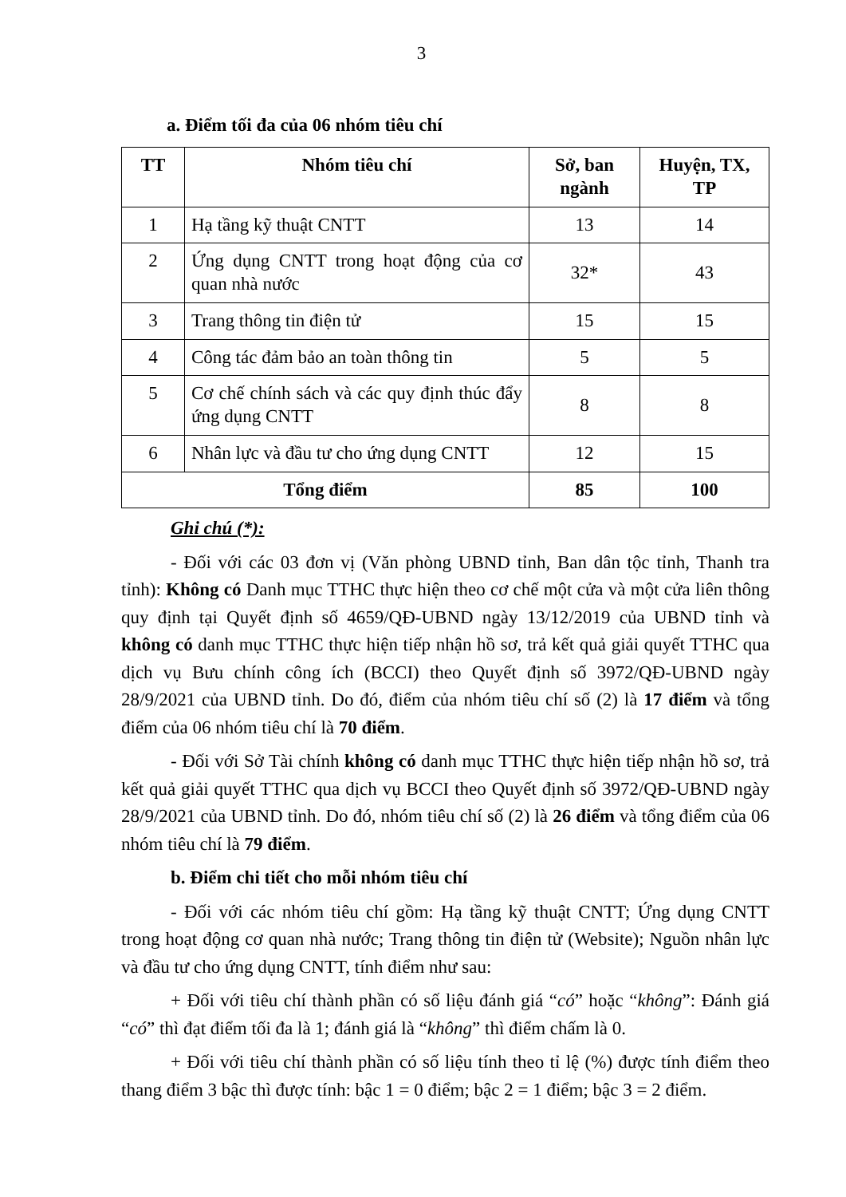3
a. Điểm tối đa của 06 nhóm tiêu chí
| TT | Nhóm tiêu chí | Sở, ban ngành | Huyện, TX, TP |
| --- | --- | --- | --- |
| 1 | Hạ tầng kỹ thuật CNTT | 13 | 14 |
| 2 | Ứng dụng CNTT trong hoạt động của cơ quan nhà nước | 32* | 43 |
| 3 | Trang thông tin điện tử | 15 | 15 |
| 4 | Công tác đảm bảo an toàn thông tin | 5 | 5 |
| 5 | Cơ chế chính sách và các quy định thúc đẩy ứng dụng CNTT | 8 | 8 |
| 6 | Nhân lực và đầu tư cho ứng dụng CNTT | 12 | 15 |
| Tổng điểm | | 85 | 100 |
Ghi chú (*):
- Đối với các 03 đơn vị (Văn phòng UBND tỉnh, Ban dân tộc tỉnh, Thanh tra tỉnh): Không có Danh mục TTHC thực hiện theo cơ chế một cửa và một cửa liên thông quy định tại Quyết định số 4659/QĐ-UBND ngày 13/12/2019 của UBND tỉnh và không có danh mục TTHC thực hiện tiếp nhận hồ sơ, trả kết quả giải quyết TTHC qua dịch vụ Bưu chính công ích (BCCI) theo Quyết định số 3972/QĐ-UBND ngày 28/9/2021 của UBND tỉnh. Do đó, điểm của nhóm tiêu chí số (2) là 17 điểm và tổng điểm của 06 nhóm tiêu chí là 70 điểm.
- Đối với Sở Tài chính không có danh mục TTHC thực hiện tiếp nhận hồ sơ, trả kết quả giải quyết TTHC qua dịch vụ BCCI theo Quyết định số 3972/QĐ-UBND ngày 28/9/2021 của UBND tỉnh. Do đó, nhóm tiêu chí số (2) là 26 điểm và tổng điểm của 06 nhóm tiêu chí là 79 điểm.
b. Điểm chi tiết cho mỗi nhóm tiêu chí
- Đối với các nhóm tiêu chí gồm: Hạ tầng kỹ thuật CNTT; Ứng dụng CNTT trong hoạt động cơ quan nhà nước; Trang thông tin điện tử (Website); Nguồn nhân lực và đầu tư cho ứng dụng CNTT, tính điểm như sau:
+ Đối với tiêu chí thành phần có số liệu đánh giá “có” hoặc “không”: Đánh giá “có” thì đạt điểm tối đa là 1; đánh giá là “không” thì điểm chấm là 0.
+ Đối với tiêu chí thành phần có số liệu tính theo tỉ lệ (%) được tính điểm theo thang điểm 3 bậc thì được tính: bậc 1 = 0 điểm; bậc 2 = 1 điểm; bậc 3 = 2 điểm.